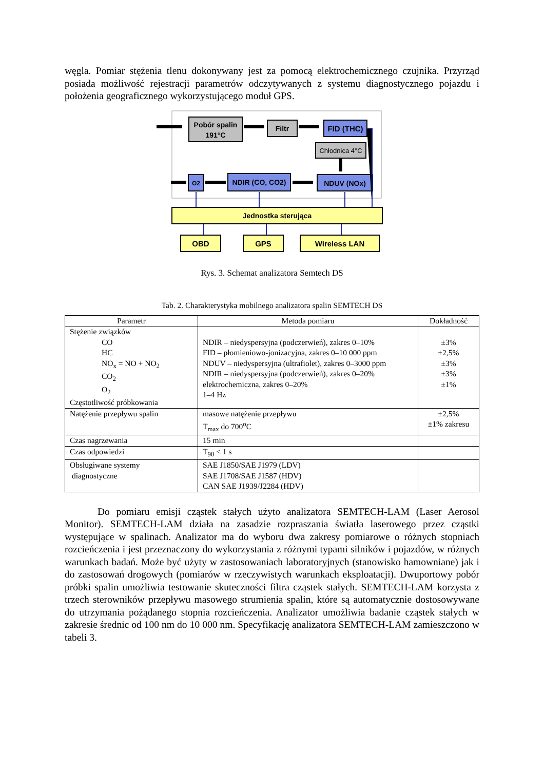węgla. Pomiar stężenia tlenu dokonywany jest za pomocą elektrochemicznego czujnika. Przyrząd posiada możliwość rejestracji parametrów odczytywanych z systemu diagnostycznego pojazdu i położenia geograficznego wykorzystującego moduł GPS.
Pobór spalin
191°C
Filtr
FID (THC)
Chłodnica 4°C
O2
NDIR (CO, CO2)
NDUV (NOx)
Jednostka sterująca
OBD
GPS
Wireless LAN
Rys. 3. Schemat analizatora Semtech DS
Tab. 2. Charakterystyka mobilnego analizatora spalin SEMTECH DS
| Parametr | Metoda pomiaru | Dokładność |
| --- | --- | --- |
| Stężenie związków CO HC NO<sub>x</sub> = NO + NO<sub>2</sub> CO<sub>2</sub> O<sub>2</sub> Częstotliwość próbkowania | NDIR – niedyspersyjna (podczerwień), zakres 0–10% FID – płomieniowo-jonizacyjna, zakres 0–10 000 ppm NDUV – niedyspersyjna (ultrafiolet), zakres 0–3000 ppm NDIR – niedyspersyjna (podczerwień), zakres 0–20% elektrochemiczna, zakres 0–20% 1–4 Hz | ±3% ±2,5% ±3% ±3% ±1% |
| Natężenie przepływu spalin | masowe natężenie przepływu T<sub>max</sub> do 700<sup>o</sup>C | ±2,5% ±1% zakresu |
| Czas nagrzewania | 15 min | |
| Czas odpowiedzi | T<sub>90</sub> < 1 s | |
| Obsługiwane systemy diagnostyczne | SAE J1850/SAE J1979 (LDV) SAE J1708/SAE J1587 (HDV) CAN SAE J1939/J2284 (HDV) | |
Do pomiaru emisji cząstek stałych użyto analizatora SEMTECH-LAM (Laser Aerosol Monitor). SEMTECH-LAM działa na zasadzie rozpraszania światła laserowego przez cząstki występujące w spalinach. Analizator ma do wyboru dwa zakresy pomiarowe o różnych stopniach rozcieńczenia i jest przeznaczony do wykorzystania z różnymi typami silników i pojazdów, w różnych warunkach badań. Może być użyty w zastosowaniach laboratoryjnych (stanowisko hamowniane) jak i do zastosowań drogowych (pomiarów w rzeczywistych warunkach eksploatacji). Dwuportowy pobór próbki spalin umożliwia testowanie skuteczności filtra cząstek stałych. SEMTECH-LAM korzysta z trzech sterowników przepływu masowego strumienia spalin, które są automatycznie dostosowywane do utrzymania pożądanego stopnia rozcieńczenia. Analizator umożliwia badanie cząstek stałych w zakresie średnic od 100 nm do 10 000 nm. Specyfikację analizatora SEMTECH-LAM zamieszczono w tabeli 3.